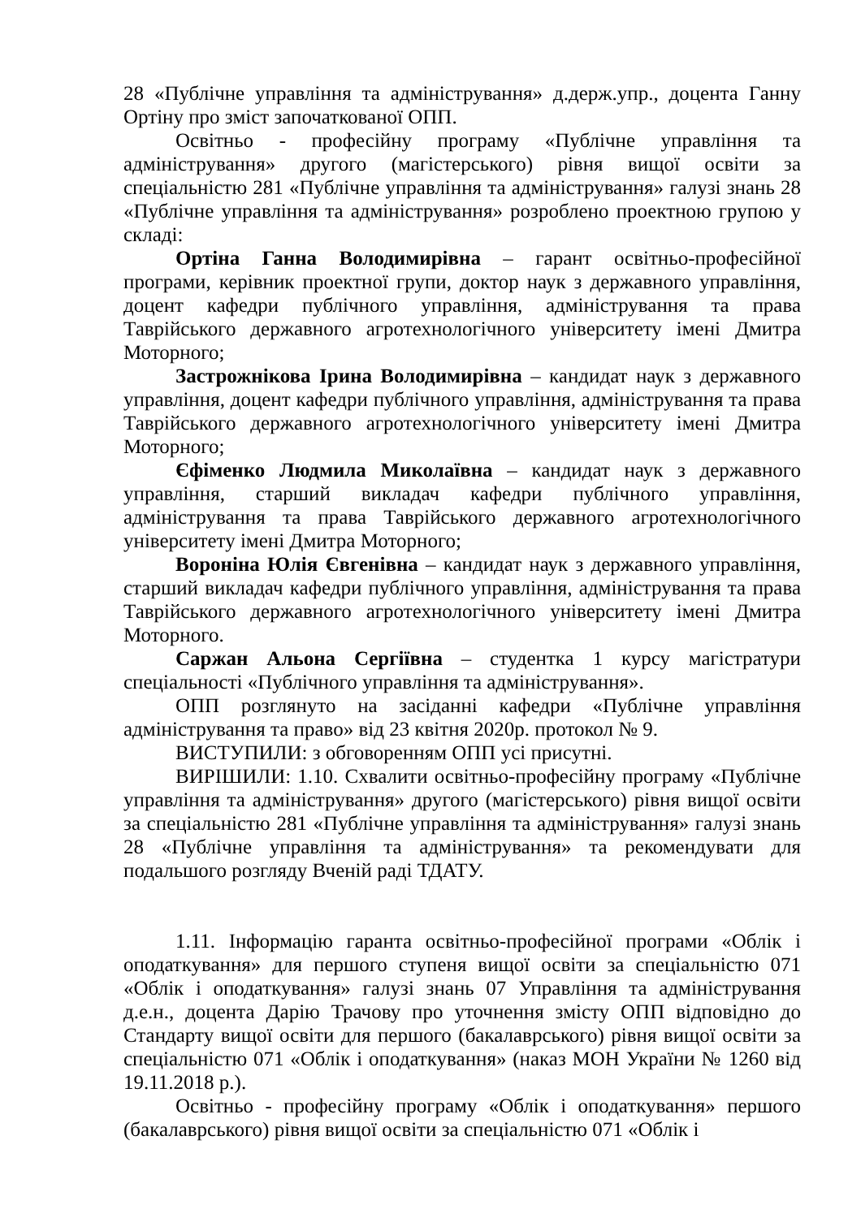28 «Публічне управління та адміністрування» д.держ.упр., доцента Ганну Ортіну про зміст започаткованої ОПП.
Освітньо - професійну програму «Публічне управління та адміністрування» другого (магістерського) рівня вищої освіти за спеціальністю 281 «Публічне управління та адміністрування» галузі знань 28 «Публічне управління та адміністрування» розроблено проектною групою у складі:
Ортіна Ганна Володимирівна – гарант освітньо-професійної програми, керівник проектної групи, доктор наук з державного управління, доцент кафедри публічного управління, адміністрування та права Таврійського державного агротехнологічного університету імені Дмитра Моторного;
Застрожнікова Ірина Володимирівна – кандидат наук з державного управління, доцент кафедри публічного управління, адміністрування та права Таврійського державного агротехнологічного університету імені Дмитра Моторного;
Єфіменко Людмила Миколаївна – кандидат наук з державного управління, старший викладач кафедри публічного управління, адміністрування та права Таврійського державного агротехнологічного університету імені Дмитра Моторного;
Вороніна Юлія Євгенівна – кандидат наук з державного управління, старший викладач кафедри публічного управління, адміністрування та права Таврійського державного агротехнологічного університету імені Дмитра Моторного.
Саржан Альона Сергіївна – студентка 1 курсу магістратури спеціальності «Публічного управління та адміністрування».
ОПП розглянуто на засіданні кафедри «Публічне управління адміністрування та право» від 23 квітня 2020р. протокол № 9.
ВИСТУПИЛИ: з обговоренням ОПП усі присутні.
ВИРІШИЛИ: 1.10. Схвалити освітньо-професійну програму «Публічне управління та адміністрування» другого (магістерського) рівня вищої освіти за спеціальністю 281 «Публічне управління та адміністрування» галузі знань 28 «Публічне управління та адміністрування» та рекомендувати для подальшого розгляду Вченій раді ТДАТУ.
1.11. Інформацію гаранта освітньо-професійної програми «Облік і оподаткування» для першого ступеня вищої освіти за спеціальністю 071 «Облік і оподаткування» галузі знань 07 Управління та адміністрування д.е.н., доцента Дарію Трачову про уточнення змісту ОПП відповідно до Стандарту вищої освіти для першого (бакалаврського) рівня вищої освіти за спеціальністю 071 «Облік і оподаткування» (наказ МОН України № 1260 від 19.11.2018 р.).
Освітньо - професійну програму «Облік і оподаткування» першого (бакалаврського) рівня вищої освіти за спеціальністю 071 «Облік і